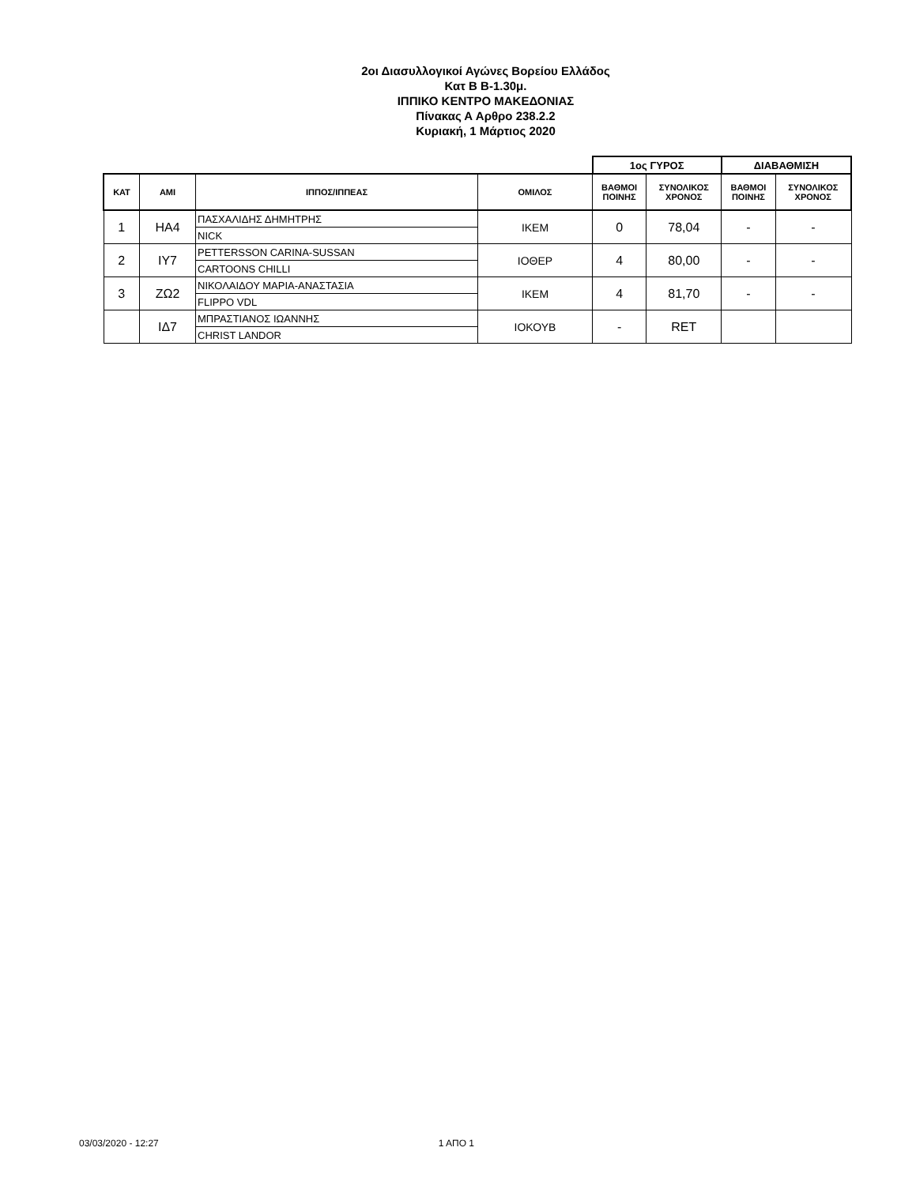2οι Διασυλλογικοί Αγώνες Βορείου Ελλάδος
Κατ Β Β-1.30μ.
ΙΠΠΙΚΟ ΚΕΝΤΡΟ ΜΑΚΕΔΟΝΙΑΣ
Πίνακας Α Αρθρο 238.2.2
Κυριακή, 1 Μάρτιος 2020
| | | | | 1ος ΓΥΡΟΣ | | ΔΙΑΒΑΘΜΙΣΗ | |
| --- | --- | --- | --- | --- | --- | --- | --- |
| ΚΑΤ | ΑΜΙ | ΙΠΠΟΣ/ΙΠΠΕΑΣ | ΟΜΙΛΟΣ | ΒΑΘΜΟΙ ΠΟΙΝΗΣ | ΣΥΝΟΛΙΚΟΣ ΧΡΟΝΟΣ | ΒΑΘΜΟΙ ΠΟΙΝΗΣ | ΣΥΝΟΛΙΚΟΣ ΧΡΟΝΟΣ |
| 1 | ΗΑ4 | ΠΑΣΧΑΛΙΔΗΣ ΔΗΜΗΤΡΗΣ | ΙΚΕΜ | 0 | 78,04 | - | - |
| | | NICK | | | | | |
| 2 | ΙΥ7 | PETTERSSON CARINA-SUSSAN | ΙΟΘΕΡ | 4 | 80,00 | - | - |
| | | CARTOONS CHILLI | | | | | |
| 3 | ΖΩ2 | ΝΙΚΟΛΑΙΔΟΥ ΜΑΡΙΑ-ΑΝΑΣΤΑΣΙΑ | ΙΚΕΜ | 4 | 81,70 | - | - |
| | | FLIPPO VDL | | | | | |
| | ΙΔ7 | ΜΠΡΑΣΤΙΑΝΟΣ ΙΩΑΝΝΗΣ | ΙΟΚΟΥΒ | - | RET | | |
| | | CHRIST LANDOR | | | | | |
03/03/2020 - 12:27 1 ΑΠΟ 1